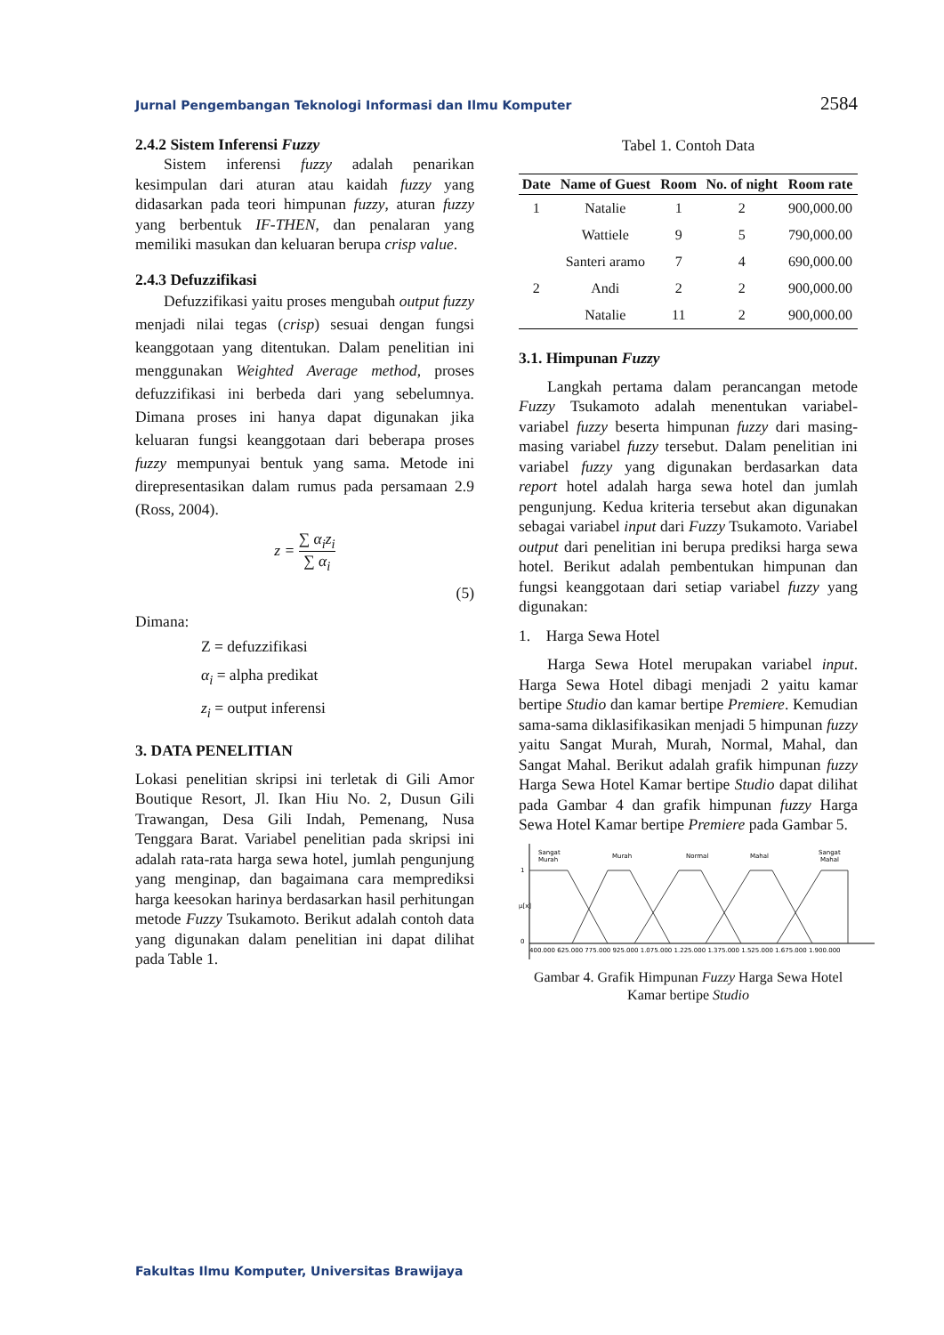Jurnal Pengembangan Teknologi Informasi dan Ilmu Komputer 2584
2.4.2 Sistem Inferensi Fuzzy
Sistem inferensi fuzzy adalah penarikan kesimpulan dari aturan atau kaidah fuzzy yang didasarkan pada teori himpunan fuzzy, aturan fuzzy yang berbentuk IF-THEN, dan penalaran yang memiliki masukan dan keluaran berupa crisp value.
2.4.3 Defuzzifikasi
Defuzzifikasi yaitu proses mengubah output fuzzy menjadi nilai tegas (crisp) sesuai dengan fungsi keanggotaan yang ditentukan. Dalam penelitian ini menggunakan Weighted Average method, proses defuzzifikasi ini berbeda dari yang sebelumnya. Dimana proses ini hanya dapat digunakan jika keluaran fungsi keanggotaan dari beberapa proses fuzzy mempunyai bentuk yang sama. Metode ini direpresentasikan dalam rumus pada persamaan 2.9 (Ross, 2004).
z = ∑ α<sub>i</sub>z<sub>i</sub> ∑ α<sub>i</sub>
(5)
Dimana:
Z = defuzzifikasi
α<sub>i</sub> = alpha predikat
z<sub>i</sub> = output inferensi
3. DATA PENELITIAN
Lokasi penelitian skripsi ini terletak di Gili Amor Boutique Resort, Jl. Ikan Hiu No. 2, Dusun Gili Trawangan, Desa Gili Indah, Pemenang, Nusa Tenggara Barat. Variabel penelitian pada skripsi ini adalah rata-rata harga sewa hotel, jumlah pengunjung yang menginap, dan bagaimana cara memprediksi harga keesokan harinya berdasarkan hasil perhitungan metode Fuzzy Tsukamoto. Berikut adalah contoh data yang digunakan dalam penelitian ini dapat dilihat pada Table 1.
Tabel 1. Contoh Data
| Date | Name of Guest | Room | No. of night | Room rate |
| --- | --- | --- | --- | --- |
| 1 | Natalie | 1 | 2 | 900,000.00 |
| | Wattiele | 9 | 5 | 790,000.00 |
| | Santeri aramo | 7 | 4 | 690,000.00 |
| 2 | Andi | 2 | 2 | 900,000.00 |
| | Natalie | 11 | 2 | 900,000.00 |
3.1. Himpunan Fuzzy
Langkah pertama dalam perancangan metode Fuzzy Tsukamoto adalah menentukan variabel-variabel fuzzy beserta himpunan fuzzy dari masing-masing variabel fuzzy tersebut. Dalam penelitian ini variabel fuzzy yang digunakan berdasarkan data report hotel adalah harga sewa hotel dan jumlah pengunjung. Kedua kriteria tersebut akan digunakan sebagai variabel input dari Fuzzy Tsukamoto. Variabel output dari penelitian ini berupa prediksi harga sewa hotel. Berikut adalah pembentukan himpunan dan fungsi keanggotaan dari setiap variabel fuzzy yang digunakan:
1. Harga Sewa Hotel
Harga Sewa Hotel merupakan variabel input. Harga Sewa Hotel dibagi menjadi 2 yaitu kamar bertipe Studio dan kamar bertipe Premiere. Kemudian sama-sama diklasifikasikan menjadi 5 himpunan fuzzy yaitu Sangat Murah, Murah, Normal, Mahal, dan Sangat Mahal. Berikut adalah grafik himpunan fuzzy Harga Sewa Hotel Kamar bertipe Studio dapat dilihat pada Gambar 4 dan grafik himpunan fuzzy Harga Sewa Hotel Kamar bertipe Premiere pada Gambar 5.
1
μ[x]
0
Sangat
Murah
Murah
Normal
Mahal
Sangat
Mahal
400.000 625.000 775.000 925.000 1.075.000 1.225.000 1.375.000 1.525.000 1.675.000 1.900.000
Gambar 4. Grafik Himpunan Fuzzy Harga Sewa Hotel Kamar bertipe Studio
Fakultas Ilmu Komputer, Universitas Brawijaya